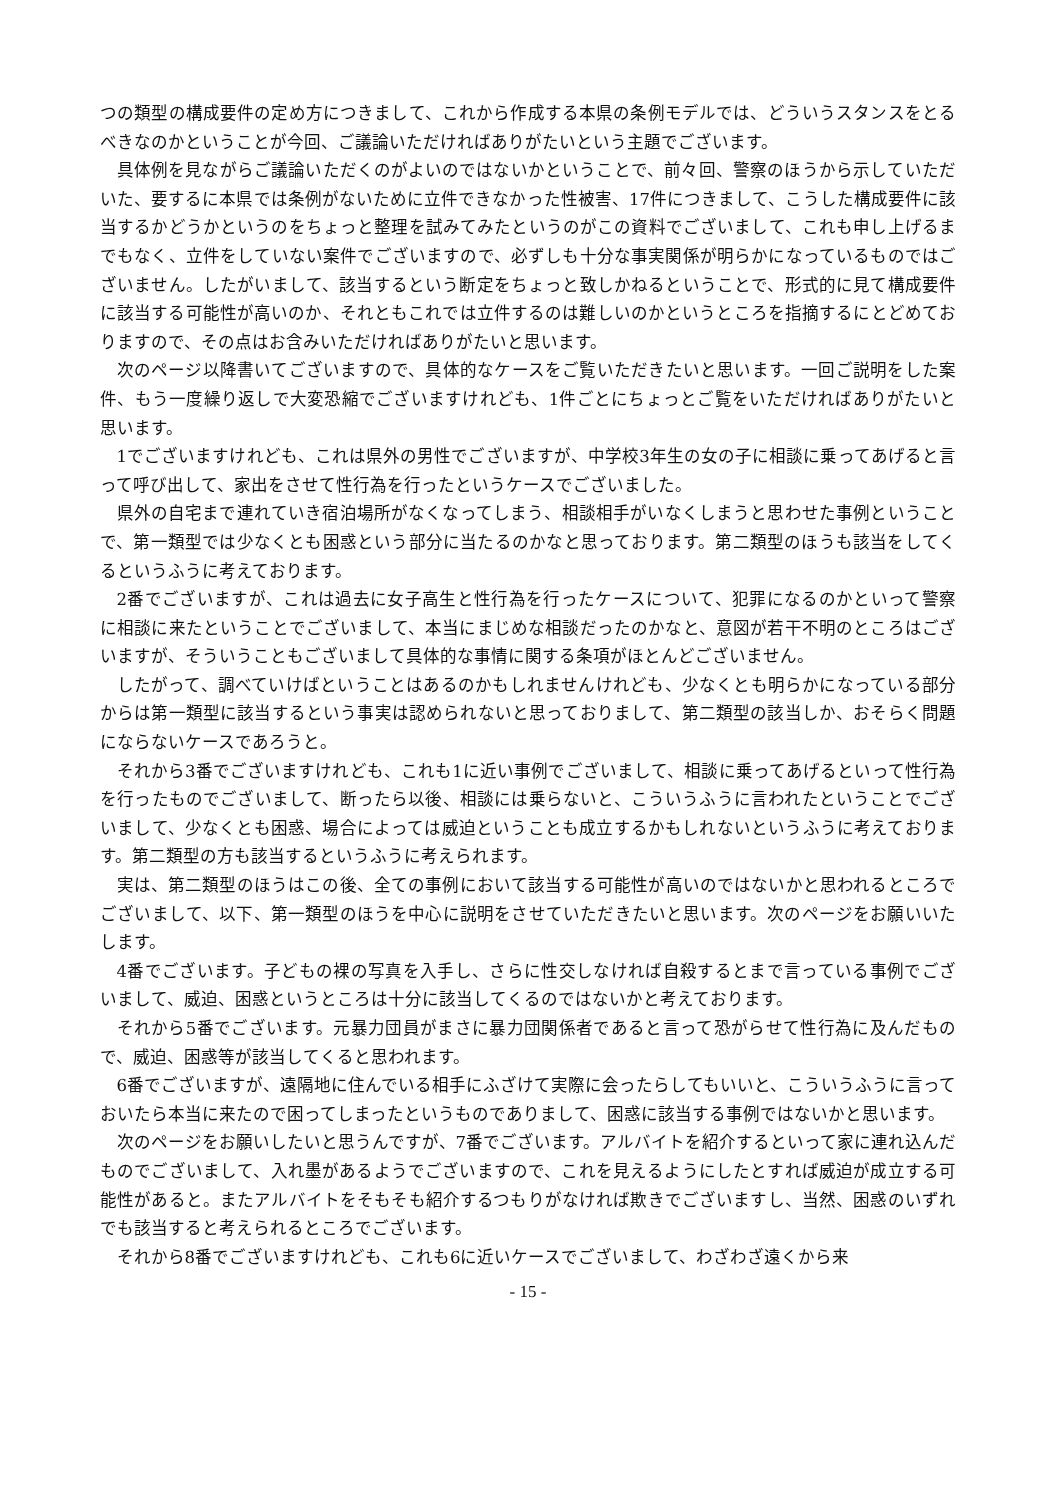つの類型の構成要件の定め方につきまして、これから作成する本県の条例モデルでは、どういうスタンスをとるべきなのかということが今回、ご議論いただければありがたいという主題でございます。
具体例を見ながらご議論いただくのがよいのではないかということで、前々回、警察のほうから示していただいた、要するに本県では条例がないために立件できなかった性被害、17件につきまして、こうした構成要件に該当するかどうかというのをちょっと整理を試みてみたというのがこの資料でございまして、これも申し上げるまでもなく、立件をしていない案件でございますので、必ずしも十分な事実関係が明らかになっているものではございません。したがいまして、該当するという断定をちょっと致しかねるということで、形式的に見て構成要件に該当する可能性が高いのか、それともこれでは立件するのは難しいのかというところを指摘するにとどめておりますので、その点はお含みいただければありがたいと思います。
次のページ以降書いてございますので、具体的なケースをご覧いただきたいと思います。一回ご説明をした案件、もう一度繰り返しで大変恐縮でございますけれども、1件ごとにちょっとご覧をいただければありがたいと思います。
1でございますけれども、これは県外の男性でございますが、中学校3年生の女の子に相談に乗ってあげると言って呼び出して、家出をさせて性行為を行ったというケースでございました。
県外の自宅まで連れていき宿泊場所がなくなってしまう、相談相手がいなくしまうと思わせた事例ということで、第一類型では少なくとも困惑という部分に当たるのかなと思っております。第二類型のほうも該当をしてくるというふうに考えております。
2番でございますが、これは過去に女子高生と性行為を行ったケースについて、犯罪になるのかといって警察に相談に来たということでございまして、本当にまじめな相談だったのかなと、意図が若干不明のところはございますが、そういうこともございまして具体的な事情に関する条項がほとんどございません。
したがって、調べていけばということはあるのかもしれませんけれども、少なくとも明らかになっている部分からは第一類型に該当するという事実は認められないと思っておりまして、第二類型の該当しか、おそらく問題にならないケースであろうと。
それから3番でございますけれども、これも1に近い事例でございまして、相談に乗ってあげるといって性行為を行ったものでございまして、断ったら以後、相談には乗らないと、こういうふうに言われたということでございまして、少なくとも困惑、場合によっては威迫ということも成立するかもしれないというふうに考えております。第二類型の方も該当するというふうに考えられます。
実は、第二類型のほうはこの後、全ての事例において該当する可能性が高いのではないかと思われるところでございまして、以下、第一類型のほうを中心に説明をさせていただきたいと思います。次のページをお願いいたします。
4番でございます。子どもの裸の写真を入手し、さらに性交しなければ自殺するとまで言っている事例でございまして、威迫、困惑というところは十分に該当してくるのではないかと考えております。
それから5番でございます。元暴力団員がまさに暴力団関係者であると言って恐がらせて性行為に及んだもので、威迫、困惑等が該当してくると思われます。
6番でございますが、遠隔地に住んでいる相手にふざけて実際に会ったらしてもいいと、こういうふうに言っておいたら本当に来たので困ってしまったというものでありまして、困惑に該当する事例ではないかと思います。
次のページをお願いしたいと思うんですが、7番でございます。アルバイトを紹介するといって家に連れ込んだものでございまして、入れ墨があるようでございますので、これを見えるようにしたとすれば威迫が成立する可能性があると。またアルバイトをそもそも紹介するつもりがなければ欺きでございますし、当然、困惑のいずれでも該当すると考えられるところでございます。
それから8番でございますけれども、これも6に近いケースでございまして、わざわざ遠くから来
- 15 -